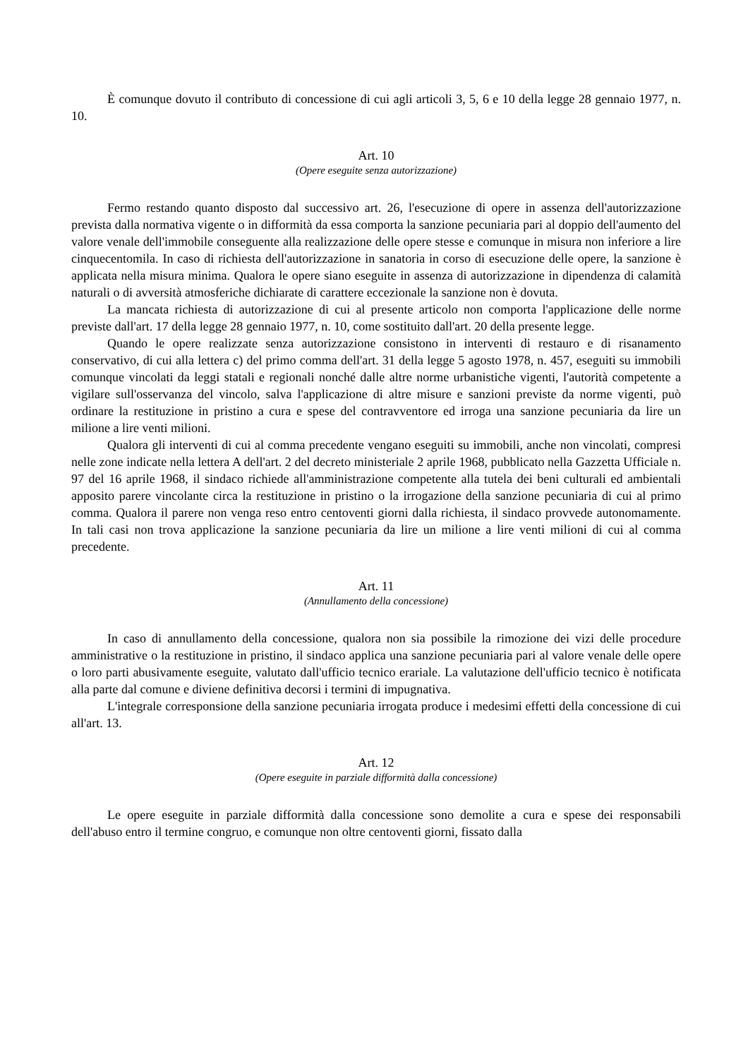È comunque dovuto il contributo di concessione di cui agli articoli 3, 5, 6 e 10 della legge 28 gennaio 1977, n. 10.
Art. 10
(Opere eseguite senza autorizzazione)
Fermo restando quanto disposto dal successivo art. 26, l'esecuzione di opere in assenza dell'autorizzazione prevista dalla normativa vigente o in difformità da essa comporta la sanzione pecuniaria pari al doppio dell'aumento del valore venale dell'immobile conseguente alla realizzazione delle opere stesse e comunque in misura non inferiore a lire cinquecentomila. In caso di richiesta dell'autorizzazione in sanatoria in corso di esecuzione delle opere, la sanzione è applicata nella misura minima. Qualora le opere siano eseguite in assenza di autorizzazione in dipendenza di calamità naturali o di avversità atmosferiche dichiarate di carattere eccezionale la sanzione non è dovuta.
La mancata richiesta di autorizzazione di cui al presente articolo non comporta l'applicazione delle norme previste dall'art. 17 della legge 28 gennaio 1977, n. 10, come sostituito dall'art. 20 della presente legge.
Quando le opere realizzate senza autorizzazione consistono in interventi di restauro e di risanamento conservativo, di cui alla lettera c) del primo comma dell'art. 31 della legge 5 agosto 1978, n. 457, eseguiti su immobili comunque vincolati da leggi statali e regionali nonché dalle altre norme urbanistiche vigenti, l'autorità competente a vigilare sull'osservanza del vincolo, salva l'applicazione di altre misure e sanzioni previste da norme vigenti, può ordinare la restituzione in pristino a cura e spese del contravventore ed irroga una sanzione pecuniaria da lire un milione a lire venti milioni.
Qualora gli interventi di cui al comma precedente vengano eseguiti su immobili, anche non vincolati, compresi nelle zone indicate nella lettera A dell'art. 2 del decreto ministeriale 2 aprile 1968, pubblicato nella Gazzetta Ufficiale n. 97 del 16 aprile 1968, il sindaco richiede all'amministrazione competente alla tutela dei beni culturali ed ambientali apposito parere vincolante circa la restituzione in pristino o la irrogazione della sanzione pecuniaria di cui al primo comma. Qualora il parere non venga reso entro centoventi giorni dalla richiesta, il sindaco provvede autonomamente. In tali casi non trova applicazione la sanzione pecuniaria da lire un milione a lire venti milioni di cui al comma precedente.
Art. 11
(Annullamento della concessione)
In caso di annullamento della concessione, qualora non sia possibile la rimozione dei vizi delle procedure amministrative o la restituzione in pristino, il sindaco applica una sanzione pecuniaria pari al valore venale delle opere o loro parti abusivamente eseguite, valutato dall'ufficio tecnico erariale. La valutazione dell'ufficio tecnico è notificata alla parte dal comune e diviene definitiva decorsi i termini di impugnativa.
L'integrale corresponsione della sanzione pecuniaria irrogata produce i medesimi effetti della concessione di cui all'art. 13.
Art. 12
(Opere eseguite in parziale difformità dalla concessione)
Le opere eseguite in parziale difformità dalla concessione sono demolite a cura e spese dei responsabili dell'abuso entro il termine congruo, e comunque non oltre centoventi giorni, fissato dalla